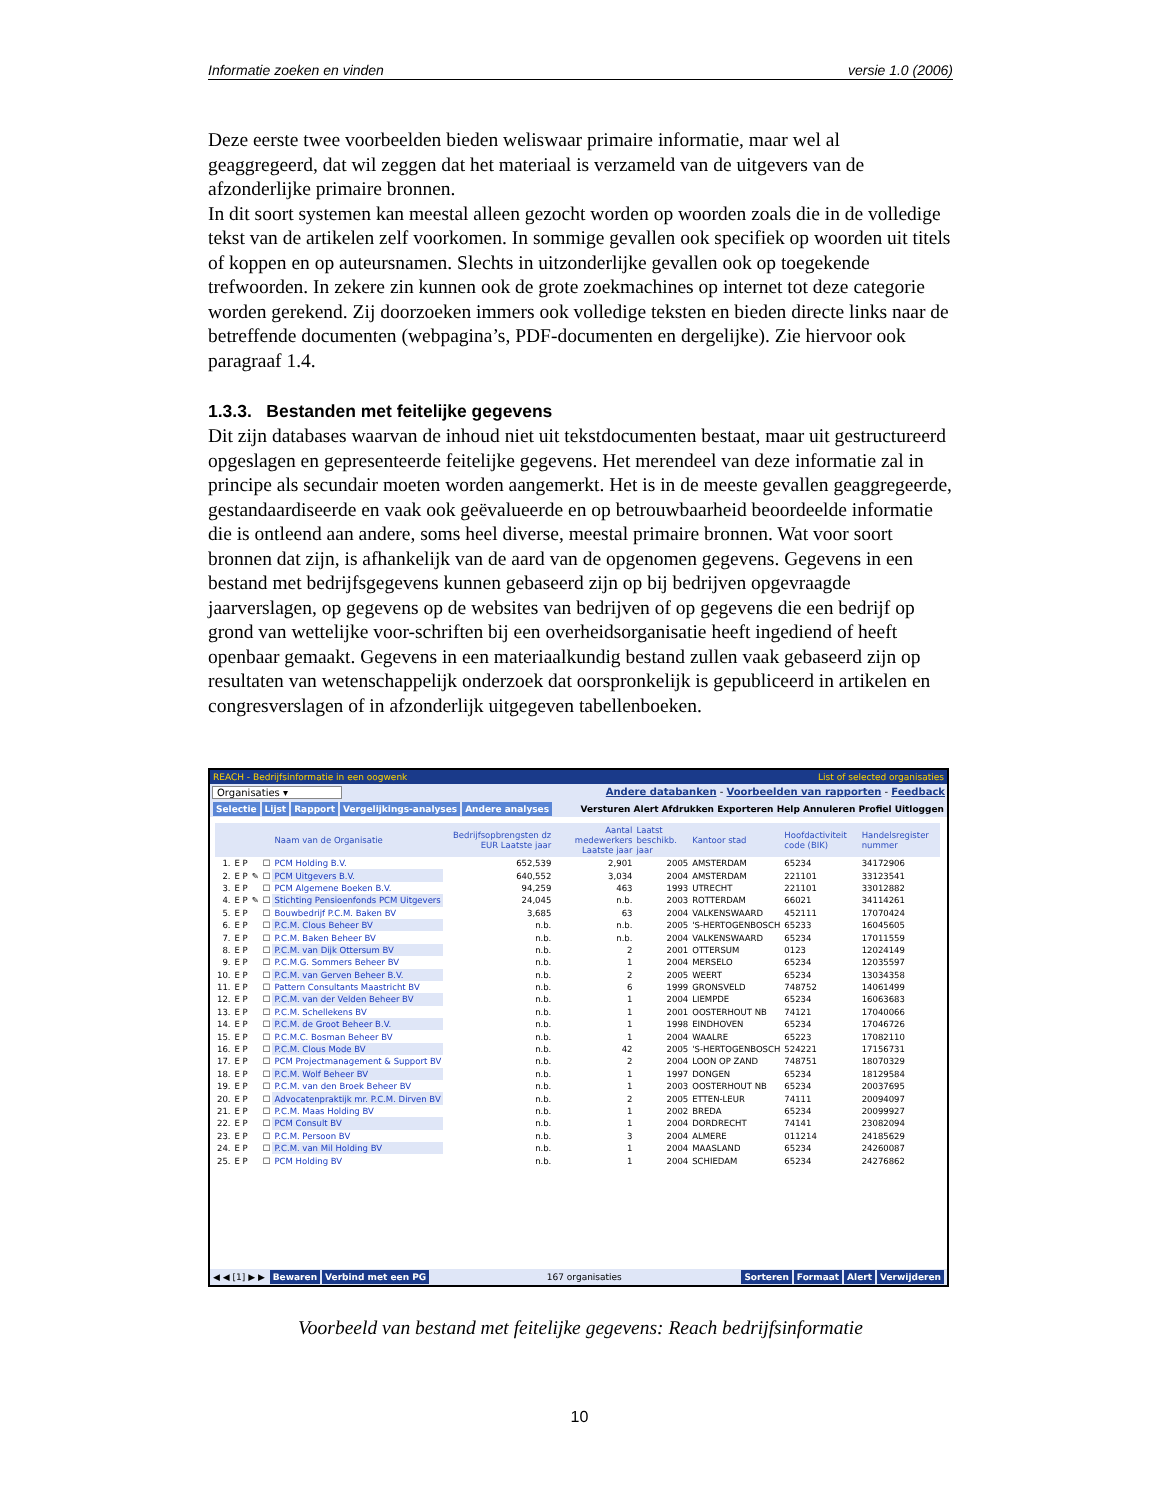Informatie zoeken en vinden versie 1.0 (2006)
Deze eerste twee voorbeelden bieden weliswaar primaire informatie, maar wel al geaggregeerd, dat wil zeggen dat het materiaal is verzameld van de uitgevers van de afzonderlijke primaire bronnen.
In dit soort systemen kan meestal alleen gezocht worden op woorden zoals die in de volledige tekst van de artikelen zelf voorkomen. In sommige gevallen ook specifiek op woorden uit titels of koppen en op auteursnamen. Slechts in uitzonderlijke gevallen ook op toegekende trefwoorden. In zekere zin kunnen ook de grote zoekmachines op internet tot deze categorie worden gerekend. Zij doorzoeken immers ook volledige teksten en bieden directe links naar de betreffende documenten (webpagina’s, PDF-documenten en dergelijke). Zie hiervoor ook paragraaf 1.4.
1.3.3. Bestanden met feitelijke gegevens
Dit zijn databases waarvan de inhoud niet uit tekstdocumenten bestaat, maar uit gestructureerd opgeslagen en gepresenteerde feitelijke gegevens. Het merendeel van deze informatie zal in principe als secundair moeten worden aangemerkt. Het is in de meeste gevallen geaggregeerde, gestandaardiseerde en vaak ook geëvalueerde en op betrouwbaarheid beoordeelde informatie die is ontleend aan andere, soms heel diverse, meestal primaire bronnen. Wat voor soort bronnen dat zijn, is afhankelijk van de aard van de opgenomen gegevens. Gegevens in een bestand met bedrijfsgegevens kunnen gebaseerd zijn op bij bedrijven opgevraagde jaarverslagen, op gegevens op de websites van bedrijven of op gegevens die een bedrijf op grond van wettelijke voor-schriften bij een overheidsorganisatie heeft ingediend of heeft openbaar gemaakt. Gegevens in een materiaalkundig bestand zullen vaak gebaseerd zijn op resultaten van wetenschappelijk onderzoek dat oorspronkelijk is gepubliceerd in artikelen en congresverslagen of in afzonderlijk uitgegeven tabellenboeken.
REACH - Bedrijfsinformatie in een oogwenk List of selected organisaties
Organisaties ▾ Andere databanken - Voorbeelden van rapporten - Feedback
Selectie Lijst Rapport Vergelijkings-analyses Andere analyses Versturen Alert Afdrukken Exporteren Help Annuleren Profiel Uitloggen
| | | | | Naam van de Organisatie | Bedrijfsopbrengsten dz EUR Laatste jaar | Aantal medewerkers Laatste jaar | Laatst beschikb. jaar | Kantoor stad | Hoofdactiviteit code (BIK) | Handelsregister nummer |
| --- | --- | --- | --- | --- | --- | --- | --- | --- | --- | --- |
| 1. | E P | | ☐ | PCM Holding B.V. | 652,539 | 2,901 | 2005 | AMSTERDAM | 65234 | 34172906 |
| 2. | E P | ✎ | ☐ | PCM Uitgevers B.V. | 640,552 | 3,034 | 2004 | AMSTERDAM | 221101 | 33123541 |
| 3. | E P | | ☐ | PCM Algemene Boeken B.V. | 94,259 | 463 | 1993 | UTRECHT | 221101 | 33012882 |
| 4. | E P | ✎ | ☐ | Stichting Pensioenfonds PCM Uitgevers | 24,045 | n.b. | 2003 | ROTTERDAM | 66021 | 34114261 |
| 5. | E P | | ☐ | Bouwbedrijf P.C.M. Baken BV | 3,685 | 63 | 2004 | VALKENSWAARD | 452111 | 17070424 |
| 6. | E P | | ☐ | P.C.M. Clous Beheer BV | n.b. | n.b. | 2005 | 'S-HERTOGENBOSCH | 65233 | 16045605 |
| 7. | E P | | ☐ | P.C.M. Baken Beheer BV | n.b. | n.b. | 2004 | VALKENSWAARD | 65234 | 17011559 |
| 8. | E P | | ☐ | P.C.M. van Dijk Ottersum BV | n.b. | 2 | 2001 | OTTERSUM | 0123 | 12024149 |
| 9. | E P | | ☐ | P.C.M.G. Sommers Beheer BV | n.b. | 1 | 2004 | MERSELO | 65234 | 12035597 |
| 10. | E P | | ☐ | P.C.M. van Gerven Beheer B.V. | n.b. | 2 | 2005 | WEERT | 65234 | 13034358 |
| 11. | E P | | ☐ | Pattern Consultants Maastricht BV | n.b. | 6 | 1999 | GRONSVELD | 748752 | 14061499 |
| 12. | E P | | ☐ | P.C.M. van der Velden Beheer BV | n.b. | 1 | 2004 | LIEMPDE | 65234 | 16063683 |
| 13. | E P | | ☐ | P.C.M. Schellekens BV | n.b. | 1 | 2001 | OOSTERHOUT NB | 74121 | 17040066 |
| 14. | E P | | ☐ | P.C.M. de Groot Beheer B.V. | n.b. | 1 | 1998 | EINDHOVEN | 65234 | 17046726 |
| 15. | E P | | ☐ | P.C.M.C. Bosman Beheer BV | n.b. | 1 | 2004 | WAALRE | 65223 | 17082110 |
| 16. | E P | | ☐ | P.C.M. Clous Mode BV | n.b. | 42 | 2005 | 'S-HERTOGENBOSCH | 524221 | 17156731 |
| 17. | E P | | ☐ | PCM Projectmanagement & Support BV | n.b. | 2 | 2004 | LOON OP ZAND | 748751 | 18070329 |
| 18. | E P | | ☐ | P.C.M. Wolf Beheer BV | n.b. | 1 | 1997 | DONGEN | 65234 | 18129584 |
| 19. | E P | | ☐ | P.C.M. van den Broek Beheer BV | n.b. | 1 | 2003 | OOSTERHOUT NB | 65234 | 20037695 |
| 20. | E P | | ☐ | Advocatenpraktijk mr. P.C.M. Dirven BV | n.b. | 2 | 2005 | ETTEN-LEUR | 74111 | 20094097 |
| 21. | E P | | ☐ | P.C.M. Maas Holding BV | n.b. | 1 | 2002 | BREDA | 65234 | 20099927 |
| 22. | E P | | ☐ | PCM Consult BV | n.b. | 1 | 2004 | DORDRECHT | 74141 | 23082094 |
| 23. | E P | | ☐ | P.C.M. Persoon BV | n.b. | 3 | 2004 | ALMERE | 011214 | 24185629 |
| 24. | E P | | ☐ | P.C.M. van Mil Holding BV | n.b. | 1 | 2004 | MAASLAND | 65234 | 24260087 |
| 25. | E P | | ☐ | PCM Holding BV | n.b. | 1 | 2004 | SCHIEDAM | 65234 | 24276862 |
◀ ◀ [1] ▶ ▶ Bewaren Verbind met een PG 167 organisaties Sorteren Formaat Alert Verwijderen
Voorbeeld van bestand met feitelijke gegevens: Reach bedrijfsinformatie
10